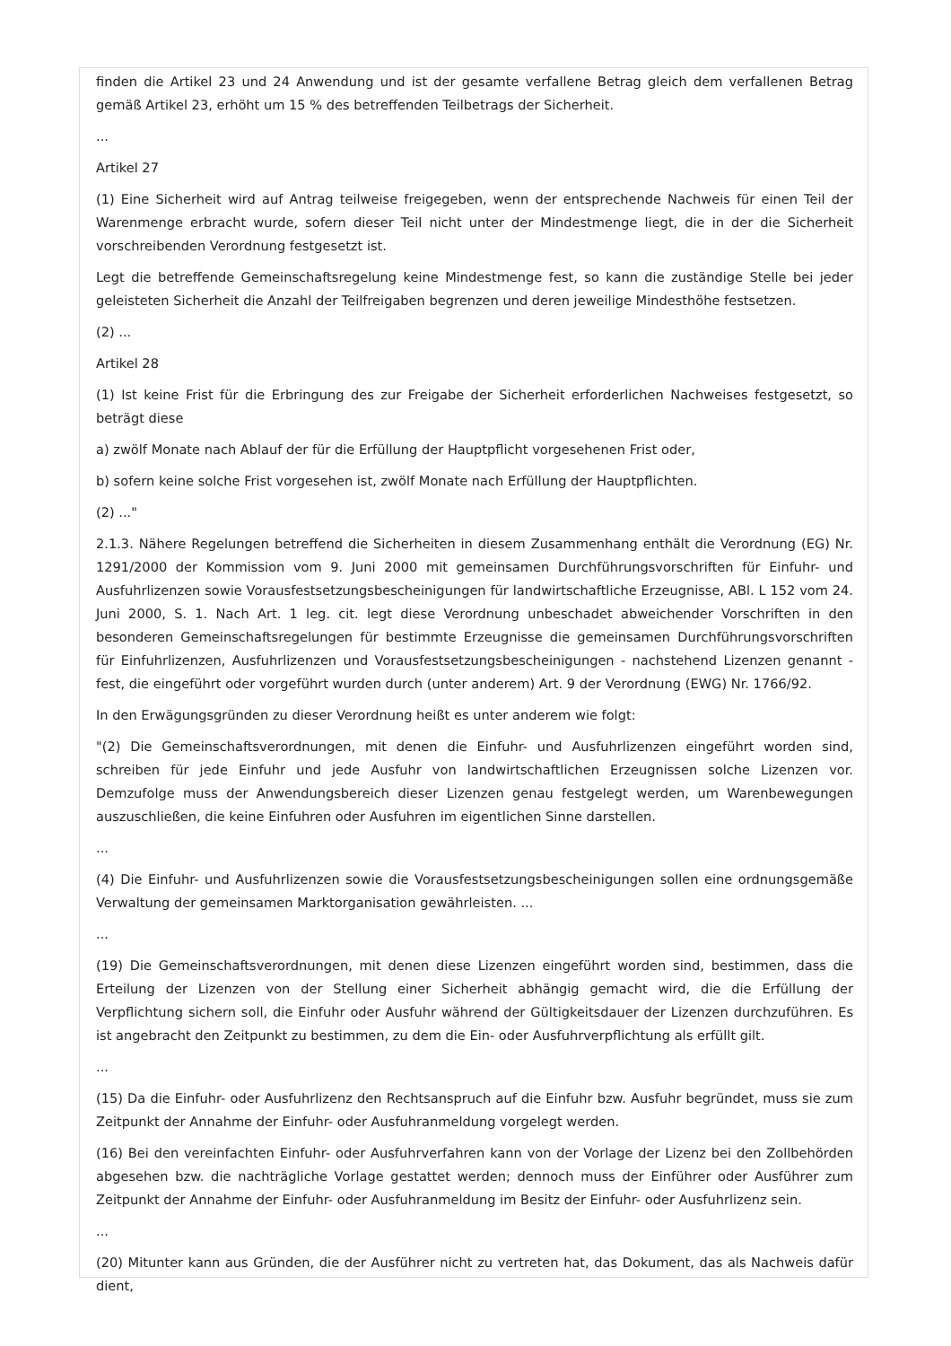finden die Artikel 23 und 24 Anwendung und ist der gesamte verfallene Betrag gleich dem verfallenen Betrag gemäß Artikel 23, erhöht um 15 % des betreffenden Teilbetrags der Sicherheit.
...
Artikel 27
(1) Eine Sicherheit wird auf Antrag teilweise freigegeben, wenn der entsprechende Nachweis für einen Teil der Warenmenge erbracht wurde, sofern dieser Teil nicht unter der Mindestmenge liegt, die in der die Sicherheit vorschreibenden Verordnung festgesetzt ist.
Legt die betreffende Gemeinschaftsregelung keine Mindestmenge fest, so kann die zuständige Stelle bei jeder geleisteten Sicherheit die Anzahl der Teilfreigaben begrenzen und deren jeweilige Mindesthöhe festsetzen.
(2) ...
Artikel 28
(1) Ist keine Frist für die Erbringung des zur Freigabe der Sicherheit erforderlichen Nachweises festgesetzt, so beträgt diese
a) zwölf Monate nach Ablauf der für die Erfüllung der Hauptpflicht vorgesehenen Frist oder,
b) sofern keine solche Frist vorgesehen ist, zwölf Monate nach Erfüllung der Hauptpflichten.
(2) ..."
2.1.3. Nähere Regelungen betreffend die Sicherheiten in diesem Zusammenhang enthält die Verordnung (EG) Nr. 1291/2000 der Kommission vom 9. Juni 2000 mit gemeinsamen Durchführungsvorschriften für Einfuhr- und Ausfuhrlizenzen sowie Vorausfestsetzungsbescheinigungen für landwirtschaftliche Erzeugnisse, ABl. L 152 vom 24. Juni 2000, S. 1. Nach Art. 1 leg. cit. legt diese Verordnung unbeschadet abweichender Vorschriften in den besonderen Gemeinschaftsregelungen für bestimmte Erzeugnisse die gemeinsamen Durchführungsvorschriften für Einfuhrlizenzen, Ausfuhrlizenzen und Vorausfestsetzungsbescheinigungen - nachstehend Lizenzen genannt - fest, die eingeführt oder vorgeführt wurden durch (unter anderem) Art. 9 der Verordnung (EWG) Nr. 1766/92.
In den Erwägungsgründen zu dieser Verordnung heißt es unter anderem wie folgt:
"(2) Die Gemeinschaftsverordnungen, mit denen die Einfuhr- und Ausfuhrlizenzen eingeführt worden sind, schreiben für jede Einfuhr und jede Ausfuhr von landwirtschaftlichen Erzeugnissen solche Lizenzen vor. Demzufolge muss der Anwendungsbereich dieser Lizenzen genau festgelegt werden, um Warenbewegungen auszuschließen, die keine Einfuhren oder Ausfuhren im eigentlichen Sinne darstellen.
...
(4) Die Einfuhr- und Ausfuhrlizenzen sowie die Vorausfestsetzungsbescheinigungen sollen eine ordnungsgemäße Verwaltung der gemeinsamen Marktorganisation gewährleisten. ...
...
(19) Die Gemeinschaftsverordnungen, mit denen diese Lizenzen eingeführt worden sind, bestimmen, dass die Erteilung der Lizenzen von der Stellung einer Sicherheit abhängig gemacht wird, die die Erfüllung der Verpflichtung sichern soll, die Einfuhr oder Ausfuhr während der Gültigkeitsdauer der Lizenzen durchzuführen. Es ist angebracht den Zeitpunkt zu bestimmen, zu dem die Ein- oder Ausfuhrverpflichtung als erfüllt gilt.
...
(15) Da die Einfuhr- oder Ausfuhrlizenz den Rechtsanspruch auf die Einfuhr bzw. Ausfuhr begründet, muss sie zum Zeitpunkt der Annahme der Einfuhr- oder Ausfuhranmeldung vorgelegt werden.
(16) Bei den vereinfachten Einfuhr- oder Ausfuhrverfahren kann von der Vorlage der Lizenz bei den Zollbehörden abgesehen bzw. die nachträgliche Vorlage gestattet werden; dennoch muss der Einführer oder Ausführer zum Zeitpunkt der Annahme der Einfuhr- oder Ausfuhranmeldung im Besitz der Einfuhr- oder Ausfuhrlizenz sein.
...
(20) Mitunter kann aus Gründen, die der Ausführer nicht zu vertreten hat, das Dokument, das als Nachweis dafür dient,